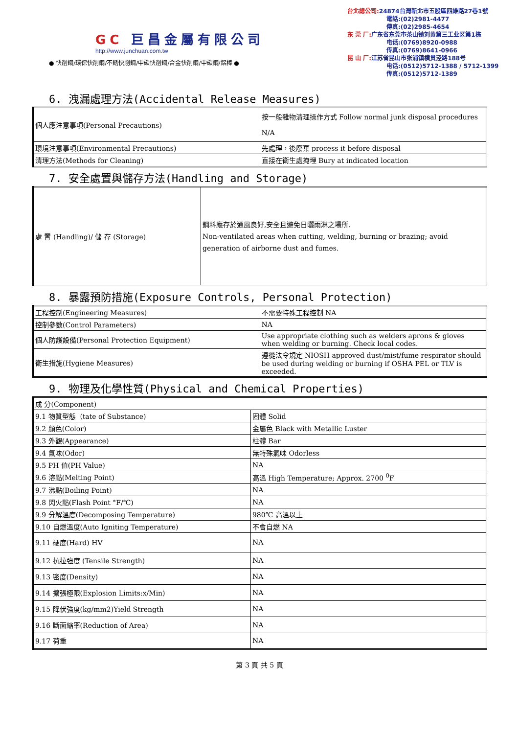GC 巨昌金屬有限公司
http://www.junchuan.com.tw
● 快削鋼/環保快削鋼/不銹快削鋼/中碳快削鋼/合金快削鋼/中碳鋼/鋁棒 ●
台北總公司: 24874台灣新北市五股區四維路27巷1號
電話:(02)2981-4477
傳真:(02)2985-4654
东 莞 厂: 广东省东莞市茶山镇刘黄第三工业区第1栋
电话:(0769)8920-0988
传真:(0769)8641-0966
昆 山 厂: 江苏省昆山市张浦镇横贯泾路188号
电话:(0512)5712-1388 / 5712-1399
传真:(0512)5712-1389
6. 洩漏處理方法(Accidental Release Measures)
| 個人應注意事項(Personal Precautions) | 按一般雜物清理操作方式 Follow normal junk disposal procedures N/A |
| 環境注意事項(Environmental Precautions) | 先處理，後廢棄 process it before disposal |
| 清理方法(Methods for Cleaning) | 直接在衛生處掩埋 Bury at indicated location |
7. 安全處置與儲存方法(Handling and Storage)
| 處 置 (Handling)/ 儲 存 (Storage) | 鋼料應存於通風良好,安全且避免日曬雨淋之場所. Non-ventilated areas when cutting, welding, burning or brazing; avoid generation of airborne dust and fumes. |
8. 暴露預防措施(Exposure Controls, Personal Protection)
| 工程控制(Engineering Measures) | 不需要特殊工程控制 NA |
| 控制參數(Control Parameters) | NA |
| 個人防護設備(Personal Protection Equipment) | Use appropriate clothing such as welders aprons & gloves when welding or burning. Check local codes. |
| 衛生措施(Hygiene Measures) | 遵從法令規定 NIOSH approved dust/mist/fume respirator should be used during welding or burning if OSHA PEL or TLV is exceeded. |
9. 物理及化學性質(Physical and Chemical Properties)
| 成 分(Component) | |
| 9.1 物質型態（tate of Substance) | 固體 Solid |
| 9.2 顏色(Color) | 金屬色 Black with Metallic Luster |
| 9.3 外觀(Appearance) | 柱體 Bar |
| 9.4 氣味(Odor) | 無特殊氣味 Odorless |
| 9.5 PH 值(PH Value) | NA |
| 9.6 溶點(Melting Point) | 高溫 High Temperature; Approx. 2700 <sup>0</sup>F |
| 9.7 沸點(Boiling Point) | NA |
| 9.8 閃火點(Flash Point °F/℃) | NA |
| 9.9 分解溫度(Decomposing Temperature) | 980℃ 高溫以上 |
| 9.10 自燃溫度(Auto Igniting Temperature) | 不會自燃 NA |
| 9.11 硬度(Hard) HV | NA |
| 9.12 抗拉強度 (Tensile Strength) | NA |
| 9.13 密度(Density) | NA |
| 9.14 擴張極限(Explosion Limits:x/Min) | NA |
| 9.15 降伏強度(kg/mm2)Yield Strength | NA |
| 9.16 斷面縮率(Reduction of Area) | NA |
| 9.17 荷重 | NA |
第 3 頁 共 5 頁